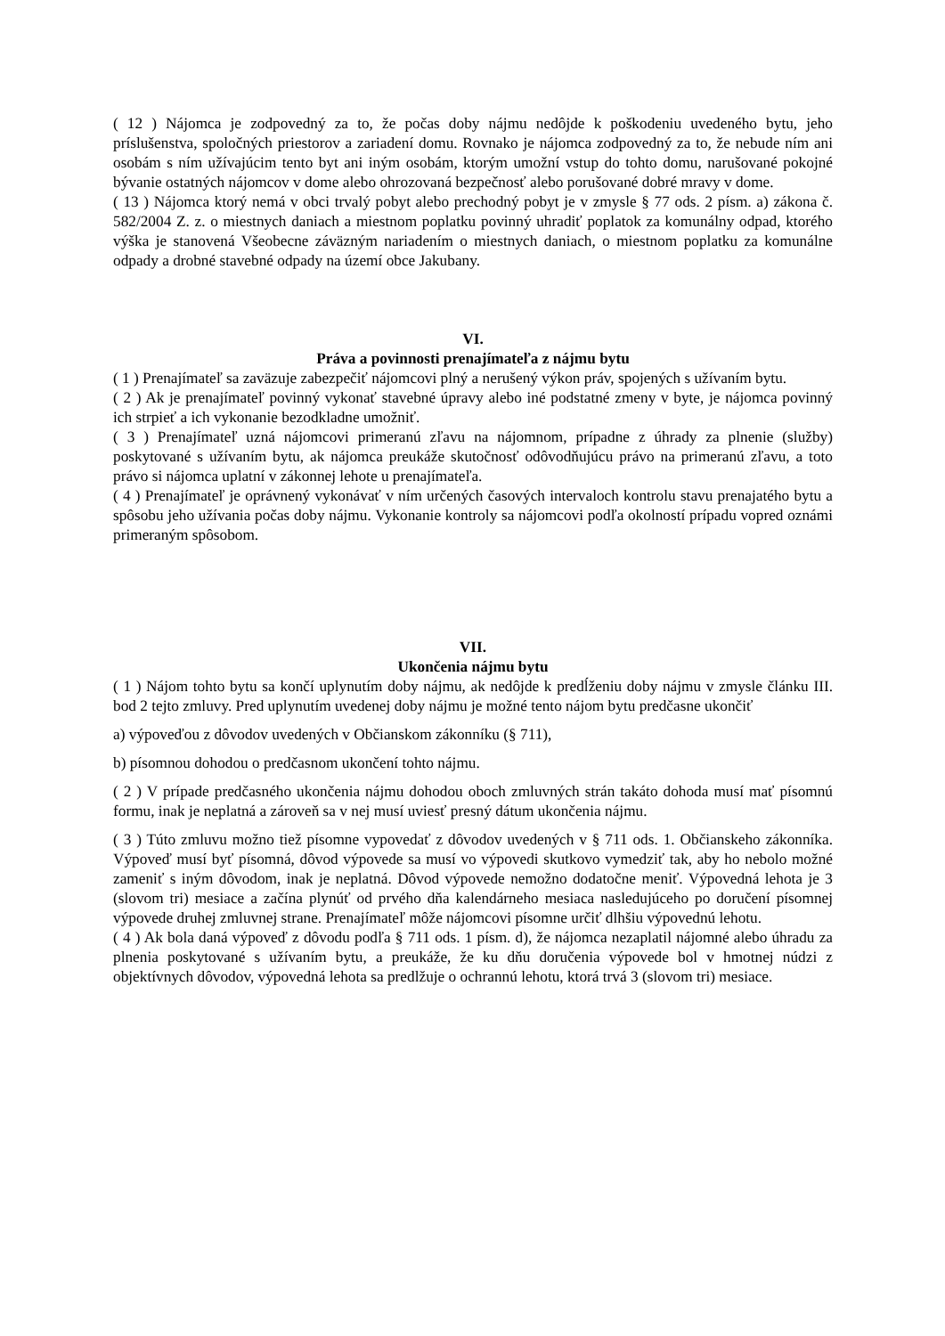( 12 ) Nájomca je zodpovedný za to, že počas doby nájmu nedôjde k poškodeniu uvedeného bytu, jeho príslušenstva, spoločných priestorov a zariadení domu. Rovnako je nájomca zodpovedný za to, že nebude ním ani osobám s ním užívajúcim tento byt ani iným osobám, ktorým umožní vstup do tohto domu, narušované pokojné bývanie ostatných nájomcov v dome alebo ohrozovaná bezpečnosť alebo porušované dobré mravy v dome.
( 13 ) Nájomca ktorý nemá v obci trvalý pobyt alebo prechodný pobyt je v zmysle § 77 ods. 2 písm. a) zákona č. 582/2004 Z. z. o miestnych daniach a miestnom poplatku povinný uhradiť poplatok za komunálny odpad, ktorého výška je stanovená Všeobecne záväzným nariadením o miestnych daniach, o miestnom poplatku za komunálne odpady a drobné stavebné odpady na území obce Jakubany.
VI.
Práva a povinnosti prenajímateľa z nájmu bytu
( 1 ) Prenajímateľ sa zaväzuje zabezpečiť nájomcovi plný a nerušený výkon práv, spojených s užívaním bytu.
( 2 ) Ak je prenajímateľ povinný vykonať stavebné úpravy alebo iné podstatné zmeny v byte, je nájomca povinný ich strpieť a ich vykonanie bezodkladne umožniť.
( 3 ) Prenajímateľ uzná nájomcovi primeranú zľavu na nájomnom, prípadne z úhrady za plnenie (služby) poskytované s užívaním bytu, ak nájomca preukáže skutočnosť odôvodňujúcu právo na primeranú zľavu, a toto právo si nájomca uplatní v zákonnej lehote u prenajímateľa.
( 4 ) Prenajímateľ je oprávnený vykonávať v ním určených časových intervaloch kontrolu stavu prenajatého bytu a spôsobu jeho užívania počas doby nájmu. Vykonanie kontroly sa nájomcovi podľa okolností prípadu vopred oznámi primeraným spôsobom.
VII.
Ukončenia nájmu bytu
( 1 ) Nájom tohto bytu sa končí uplynutím doby nájmu, ak nedôjde k predĺženiu doby nájmu v zmysle článku III. bod 2 tejto zmluvy. Pred uplynutím uvedenej doby nájmu je možné tento nájom bytu predčasne ukončiť
a) výpoveďou z dôvodov uvedených v Občianskom zákonníku (§ 711),
b) písomnou dohodou o predčasnom ukončení tohto nájmu.
( 2 ) V prípade predčasného ukončenia nájmu dohodou oboch zmluvných strán takáto dohoda musí mať písomnú formu, inak je neplatná a zároveň sa v nej musí uviesť presný dátum ukončenia nájmu.
( 3 ) Túto zmluvu možno tiež písomne vypovedať z dôvodov uvedených v § 711 ods. 1. Občianskeho zákonníka. Výpoveď musí byť písomná, dôvod výpovede sa musí vo výpovedi skutkovo vymedziť tak, aby ho nebolo možné zameniť s iným dôvodom, inak je neplatná. Dôvod výpovede nemožno dodatočne meniť. Výpovedná lehota je 3 (slovom tri) mesiace a začína plynúť od prvého dňa kalendárneho mesiaca nasledujúceho po doručení písomnej výpovede druhej zmluvnej strane. Prenajímateľ môže nájomcovi písomne určiť dlhšiu výpovednú lehotu.
( 4 ) Ak bola daná výpoveď z dôvodu podľa § 711 ods. 1 písm. d), že nájomca nezaplatil nájomné alebo úhradu za plnenia poskytované s užívaním bytu, a preukáže, že ku dňu doručenia výpovede bol v hmotnej núdzi z objektívnych dôvodov, výpovedná lehota sa predlžuje o ochrannú lehotu, ktorá trvá 3 (slovom tri) mesiace.